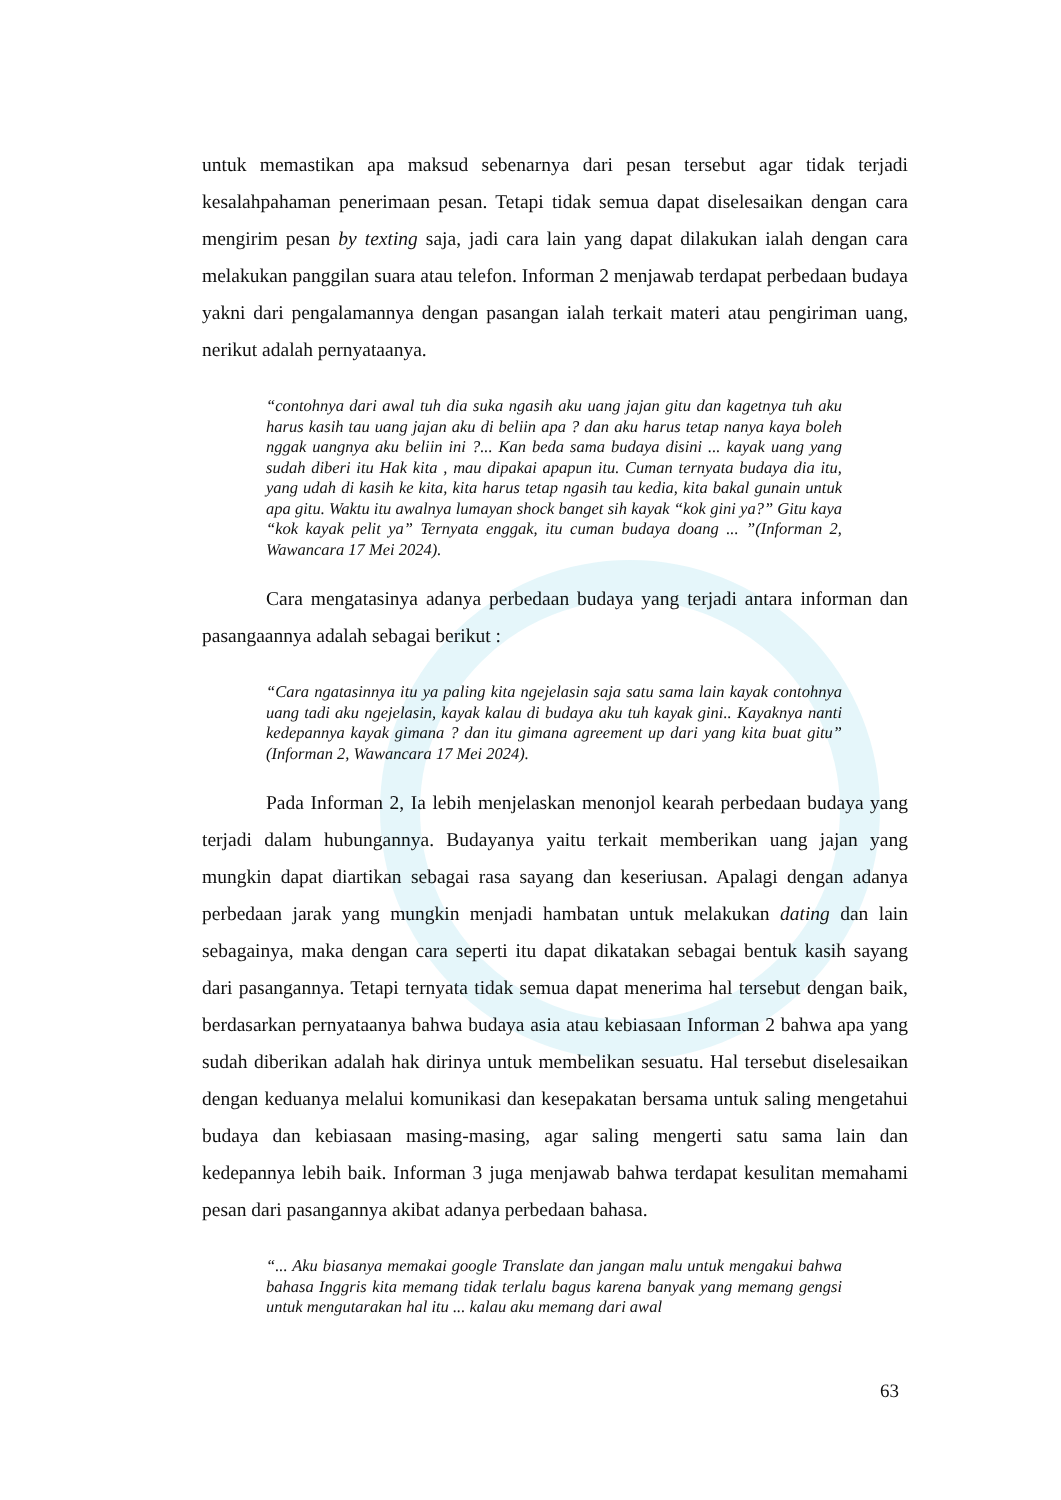untuk memastikan apa maksud sebenarnya dari pesan tersebut agar tidak terjadi kesalahpahaman penerimaan pesan. Tetapi tidak semua dapat diselesaikan dengan cara mengirim pesan by texting saja, jadi cara lain yang dapat dilakukan ialah dengan cara melakukan panggilan suara atau telefon. Informan 2 menjawab terdapat perbedaan budaya yakni dari pengalamannya dengan pasangan ialah terkait materi atau pengiriman uang, nerikut adalah pernyataanya.
“contohnya dari awal tuh dia suka ngasih aku uang jajan gitu dan kagetnya tuh aku harus kasih tau uang jajan aku di beliin apa ? dan aku harus tetap nanya kaya boleh nggak uangnya aku beliin ini ?... Kan beda sama budaya disini ... kayak uang yang sudah diberi itu Hak kita , mau dipakai apapun itu. Cuman ternyata budaya dia itu, yang udah di kasih ke kita, kita harus tetap ngasih tau kedia, kita bakal gunain untuk apa gitu. Waktu itu awalnya lumayan shock banget sih kayak “kok gini ya?” Gitu kaya “kok kayak pelit ya” Ternyata enggak, itu cuman budaya doang ... ”(Informan 2, Wawancara 17 Mei 2024).
Cara mengatasinya adanya perbedaan budaya yang terjadi antara informan dan pasangaannya adalah sebagai berikut :
“Cara ngatasinnya itu ya paling kita ngejelasin saja satu sama lain kayak contohnya uang tadi aku ngejelasin, kayak kalau di budaya aku tuh kayak gini.. Kayaknya nanti kedepannya kayak gimana ? dan itu gimana agreement up dari yang kita buat gitu” (Informan 2, Wawancara 17 Mei 2024).
Pada Informan 2, Ia lebih menjelaskan menonjol kearah perbedaan budaya yang terjadi dalam hubungannya. Budayanya yaitu terkait memberikan uang jajan yang mungkin dapat diartikan sebagai rasa sayang dan keseriusan. Apalagi dengan adanya perbedaan jarak yang mungkin menjadi hambatan untuk melakukan dating dan lain sebagainya, maka dengan cara seperti itu dapat dikatakan sebagai bentuk kasih sayang dari pasangannya. Tetapi ternyata tidak semua dapat menerima hal tersebut dengan baik, berdasarkan pernyataanya bahwa budaya asia atau kebiasaan Informan 2 bahwa apa yang sudah diberikan adalah hak dirinya untuk membelikan sesuatu. Hal tersebut diselesaikan dengan keduanya melalui komunikasi dan kesepakatan bersama untuk saling mengetahui budaya dan kebiasaan masing-masing, agar saling mengerti satu sama lain dan kedepannya lebih baik. Informan 3 juga menjawab bahwa terdapat kesulitan memahami pesan dari pasangannya akibat adanya perbedaan bahasa.
“... Aku biasanya memakai google Translate dan jangan malu untuk mengakui bahwa bahasa Inggris kita memang tidak terlalu bagus karena banyak yang memang gengsi untuk mengutarakan hal itu ... kalau aku memang dari awal
63